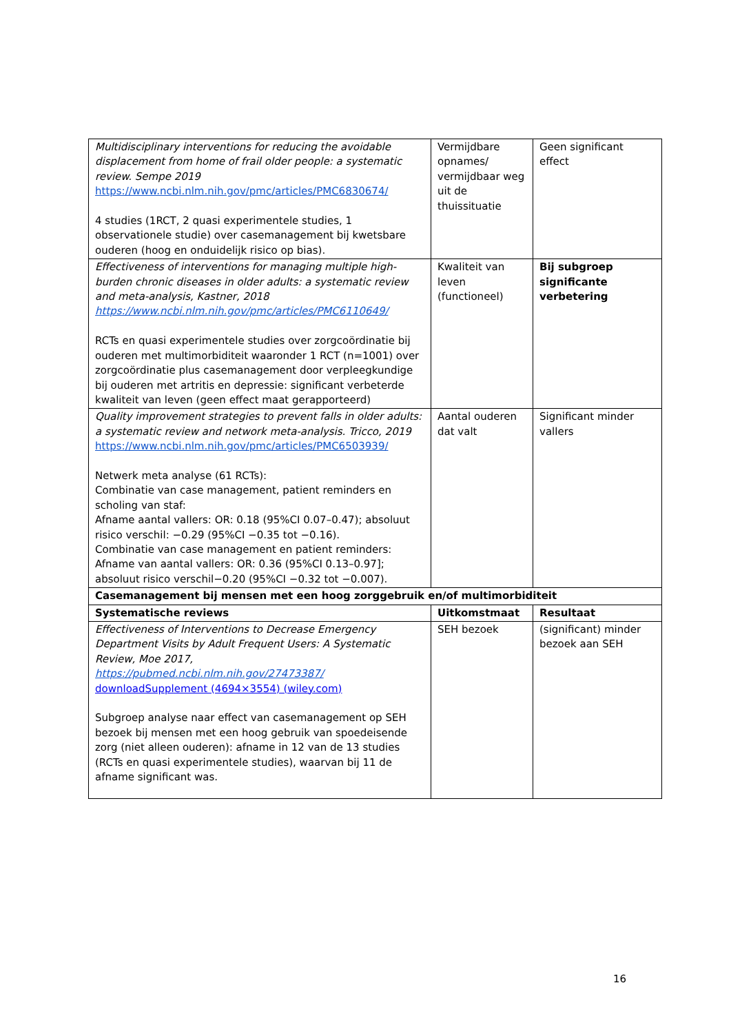| Multidisciplinary interventions for reducing the avoidable displacement from home of frail older people: a systematic review. Sempe 2019 https://www.ncbi.nlm.nih.gov/pmc/articles/PMC6830674/ 4 studies (1RCT, 2 quasi experimentele studies, 1 observationele studie) over casemanagement bij kwetsbare ouderen (hoog en onduidelijk risico op bias). | Vermijdbare opnames/ vermijdbaar weg uit de thuissituatie | Geen significant effect |
| Effectiveness of interventions for managing multiple high-burden chronic diseases in older adults: a systematic review and meta-analysis, Kastner, 2018 https://www.ncbi.nlm.nih.gov/pmc/articles/PMC6110649/ RCTs en quasi experimentele studies over zorgcoördinatie bij ouderen met multimorbiditeit waaronder 1 RCT (n=1001) over zorgcoördinatie plus casemanagement door verpleegkundige bij ouderen met artritis en depressie: significant verbeterde kwaliteit van leven (geen effect maat gerapporteerd) | Kwaliteit van leven (functioneel) | Bij subgroep significante verbetering |
| Quality improvement strategies to prevent falls in older adults: a systematic review and network meta-analysis. Tricco, 2019 https://www.ncbi.nlm.nih.gov/pmc/articles/PMC6503939/ Netwerk meta analyse (61 RCTs): Combinatie van case management, patient reminders en scholing van staf: Afname aantal vallers: OR: 0.18 (95%CI 0.07–0.47); absoluut risico verschil: −0.29 (95%CI −0.35 tot −0.16). Combinatie van case management en patient reminders: Afname van aantal vallers: OR: 0.36 (95%CI 0.13–0.97]; absoluut risico verschil−0.20 (95%CI −0.32 tot −0.007). | Aantal ouderen dat valt | Significant minder vallers |
| Casemanagement bij mensen met een hoog zorggebruik en/of multimorbiditeit | | |
| Systematische reviews | Uitkomstmaat | Resultaat |
| Effectiveness of Interventions to Decrease Emergency Department Visits by Adult Frequent Users: A Systematic Review, Moe 2017, https://pubmed.ncbi.nlm.nih.gov/27473387/ downloadSupplement (4694×3554) (wiley.com) Subgroep analyse naar effect van casemanagement op SEH bezoek bij mensen met een hoog gebruik van spoedeisende zorg (niet alleen ouderen): afname in 12 van de 13 studies (RCTs en quasi experimentele studies), waarvan bij 11 de afname significant was. | SEH bezoek | (significant) minder bezoek aan SEH |
16